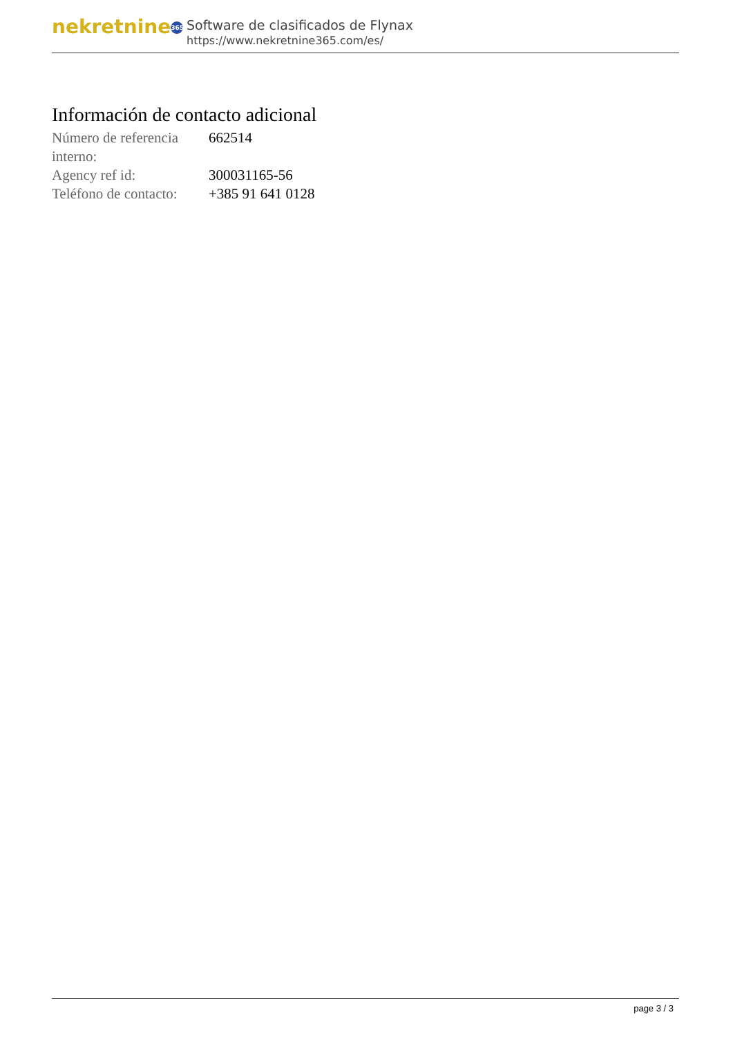nekretnine 365
Software de clasificados de Flynax
https://www.nekretnine365.com/es/
Información de contacto adicional
| Número de referencia interno: | 662514 |
| Agency ref id: | 300031165-56 |
| Teléfono de contacto: | +385 91 641 0128 |
page 3 / 3